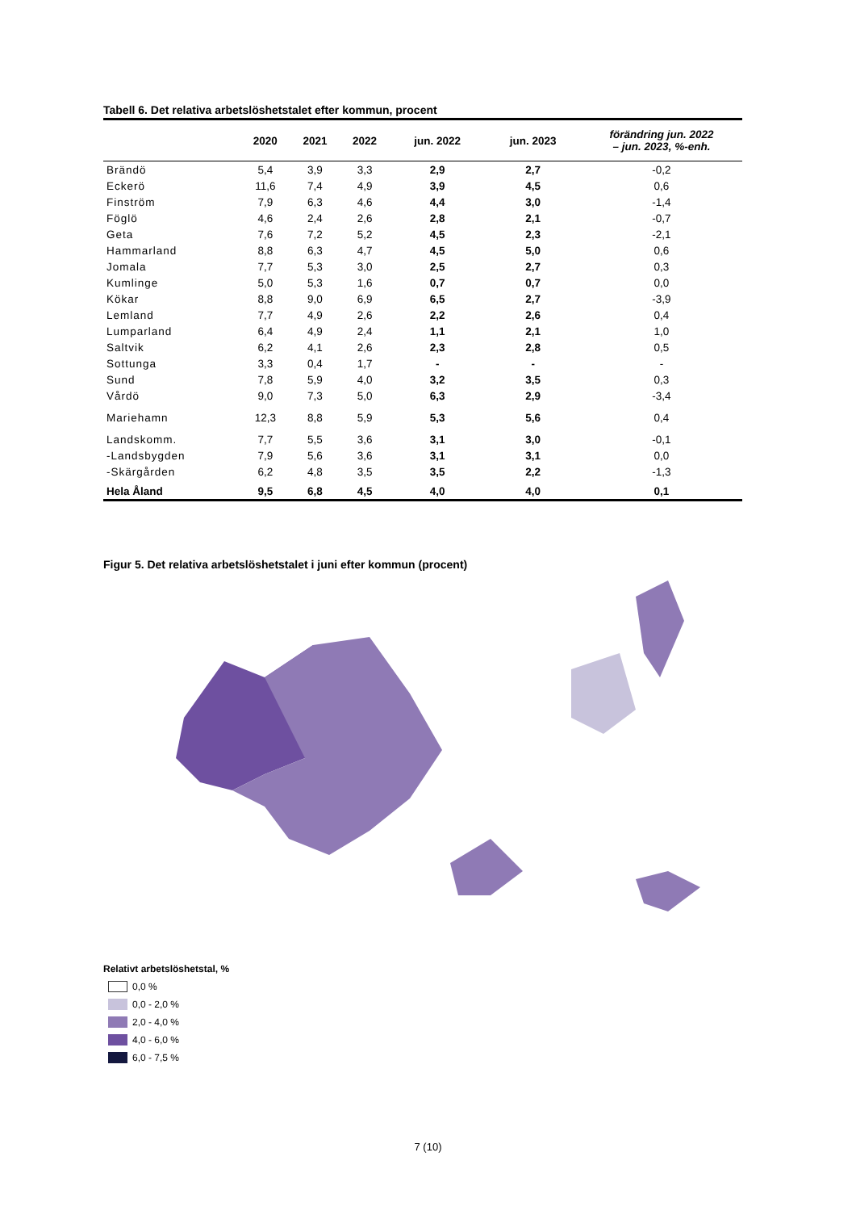Tabell 6. Det relativa arbetslöshetstalet efter kommun, procent
| | 2020 | 2021 | 2022 | jun. 2022 | jun. 2023 | förändring jun. 2022 – jun. 2023, %-enh. |
| --- | --- | --- | --- | --- | --- | --- |
| Brändö | 5,4 | 3,9 | 3,3 | 2,9 | 2,7 | -0,2 |
| Eckerö | 11,6 | 7,4 | 4,9 | 3,9 | 4,5 | 0,6 |
| Finström | 7,9 | 6,3 | 4,6 | 4,4 | 3,0 | -1,4 |
| Föglö | 4,6 | 2,4 | 2,6 | 2,8 | 2,1 | -0,7 |
| Geta | 7,6 | 7,2 | 5,2 | 4,5 | 2,3 | -2,1 |
| Hammarland | 8,8 | 6,3 | 4,7 | 4,5 | 5,0 | 0,6 |
| Jomala | 7,7 | 5,3 | 3,0 | 2,5 | 2,7 | 0,3 |
| Kumlinge | 5,0 | 5,3 | 1,6 | 0,7 | 0,7 | 0,0 |
| Kökar | 8,8 | 9,0 | 6,9 | 6,5 | 2,7 | -3,9 |
| Lemland | 7,7 | 4,9 | 2,6 | 2,2 | 2,6 | 0,4 |
| Lumparland | 6,4 | 4,9 | 2,4 | 1,1 | 2,1 | 1,0 |
| Saltvik | 6,2 | 4,1 | 2,6 | 2,3 | 2,8 | 0,5 |
| Sottunga | 3,3 | 0,4 | 1,7 | - | - | - |
| Sund | 7,8 | 5,9 | 4,0 | 3,2 | 3,5 | 0,3 |
| Vårdö | 9,0 | 7,3 | 5,0 | 6,3 | 2,9 | -3,4 |
| Mariehamn | 12,3 | 8,8 | 5,9 | 5,3 | 5,6 | 0,4 |
| Landskomm. | 7,7 | 5,5 | 3,6 | 3,1 | 3,0 | -0,1 |
| -Landsbygden | 7,9 | 5,6 | 3,6 | 3,1 | 3,1 | 0,0 |
| -Skärgården | 6,2 | 4,8 | 3,5 | 3,5 | 2,2 | -1,3 |
| Hela Åland | 9,5 | 6,8 | 4,5 | 4,0 | 4,0 | 0,1 |
Figur 5. Det relativa arbetslöshetstalet i juni efter kommun (procent)
Relativt arbetslöshetstal, %
0,0 %
0,0 - 2,0 %
2,0 - 4,0 %
4,0 - 6,0 %
6,0 - 7,5 %
7 (10)